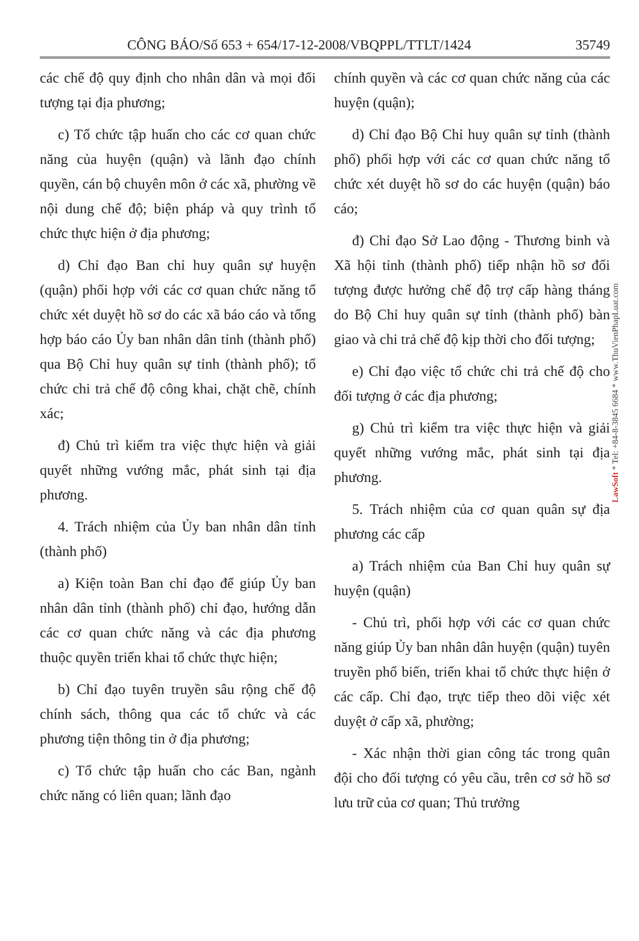CÔNG BÁO/Số 653 + 654/17-12-2008/VBQPPL/TTLT/1424 35749
các chế độ quy định cho nhân dân và mọi đối tượng tại địa phương;
c) Tổ chức tập huấn cho các cơ quan chức năng của huyện (quận) và lãnh đạo chính quyền, cán bộ chuyên môn ở các xã, phường về nội dung chế độ; biện pháp và quy trình tổ chức thực hiện ở địa phương;
d) Chỉ đạo Ban chỉ huy quân sự huyện (quận) phối hợp với các cơ quan chức năng tổ chức xét duyệt hồ sơ do các xã báo cáo và tổng hợp báo cáo Ủy ban nhân dân tỉnh (thành phố) qua Bộ Chỉ huy quân sự tỉnh (thành phố); tổ chức chi trả chế độ công khai, chặt chẽ, chính xác;
đ) Chủ trì kiểm tra việc thực hiện và giải quyết những vướng mắc, phát sinh tại địa phương.
4. Trách nhiệm của Ủy ban nhân dân tỉnh (thành phố)
a) Kiện toàn Ban chỉ đạo để giúp Ủy ban nhân dân tỉnh (thành phố) chỉ đạo, hướng dẫn các cơ quan chức năng và các địa phương thuộc quyền triển khai tổ chức thực hiện;
b) Chỉ đạo tuyên truyền sâu rộng chế độ chính sách, thông qua các tổ chức và các phương tiện thông tin ở địa phương;
c) Tổ chức tập huấn cho các Ban, ngành chức năng có liên quan; lãnh đạo
chính quyền và các cơ quan chức năng của các huyện (quận);
d) Chỉ đạo Bộ Chỉ huy quân sự tỉnh (thành phố) phối hợp với các cơ quan chức năng tổ chức xét duyệt hồ sơ do các huyện (quận) báo cáo;
đ) Chỉ đạo Sở Lao động - Thương binh và Xã hội tỉnh (thành phố) tiếp nhận hồ sơ đối tượng được hưởng chế độ trợ cấp hàng tháng do Bộ Chỉ huy quân sự tỉnh (thành phố) bàn giao và chi trả chế độ kịp thời cho đối tượng;
e) Chỉ đạo việc tổ chức chi trả chế độ cho đối tượng ở các địa phương;
g) Chủ trì kiểm tra việc thực hiện và giải quyết những vướng mắc, phát sinh tại địa phương.
5. Trách nhiệm của cơ quan quân sự địa phương các cấp
a) Trách nhiệm của Ban Chỉ huy quân sự huyện (quận)
- Chủ trì, phối hợp với các cơ quan chức năng giúp Ủy ban nhân dân huyện (quận) tuyên truyền phổ biến, triển khai tổ chức thực hiện ở các cấp. Chỉ đạo, trực tiếp theo dõi việc xét duyệt ở cấp xã, phường;
- Xác nhận thời gian công tác trong quân đội cho đối tượng có yêu cầu, trên cơ sở hồ sơ lưu trữ của cơ quan; Thủ trưởng
LawSoft * Tel: +84-8-3845 6684 * www.ThuVienPhapLuat.com